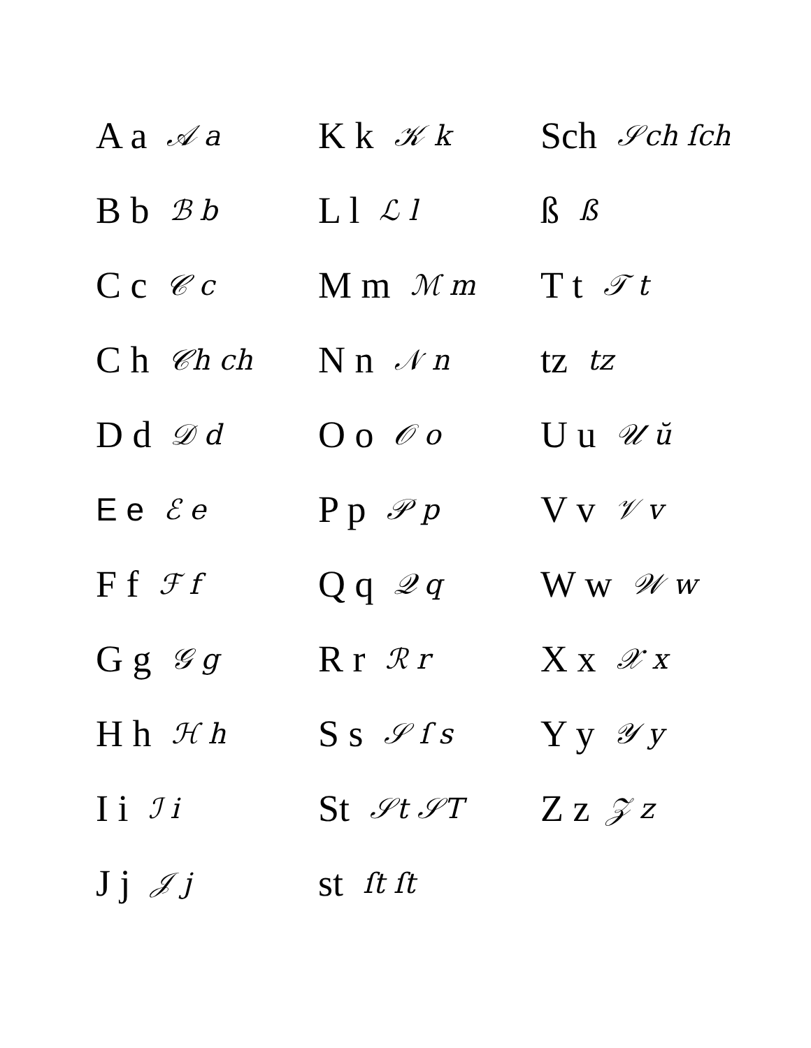A a 𝒜 a
B b ℬ b
C c 𝒞 c
C h 𝒞h ch
D d 𝒟 d
E e ℰ e
F f ℱ f
G g 𝒢 g
H h ℋ h
I i ℐ i
J j 𝒥 j
K k 𝒦 k
L l ℒ l
M m ℳ m
N n 𝒩 n
O o 𝒪 o
P p 𝒫 p
Q q 𝒬 q
R r ℛ r
S s 𝒮 ſ s
St 𝒮t 𝒮T
st ſt ſt
Sch 𝒮ch ſch
ß ß
T t 𝒯 t
tz tz
U u 𝒰 ŭ
V v 𝒱 v
W w 𝒲 w
X x 𝒳 x
Y y 𝒴 y
Z z 𝒵 z